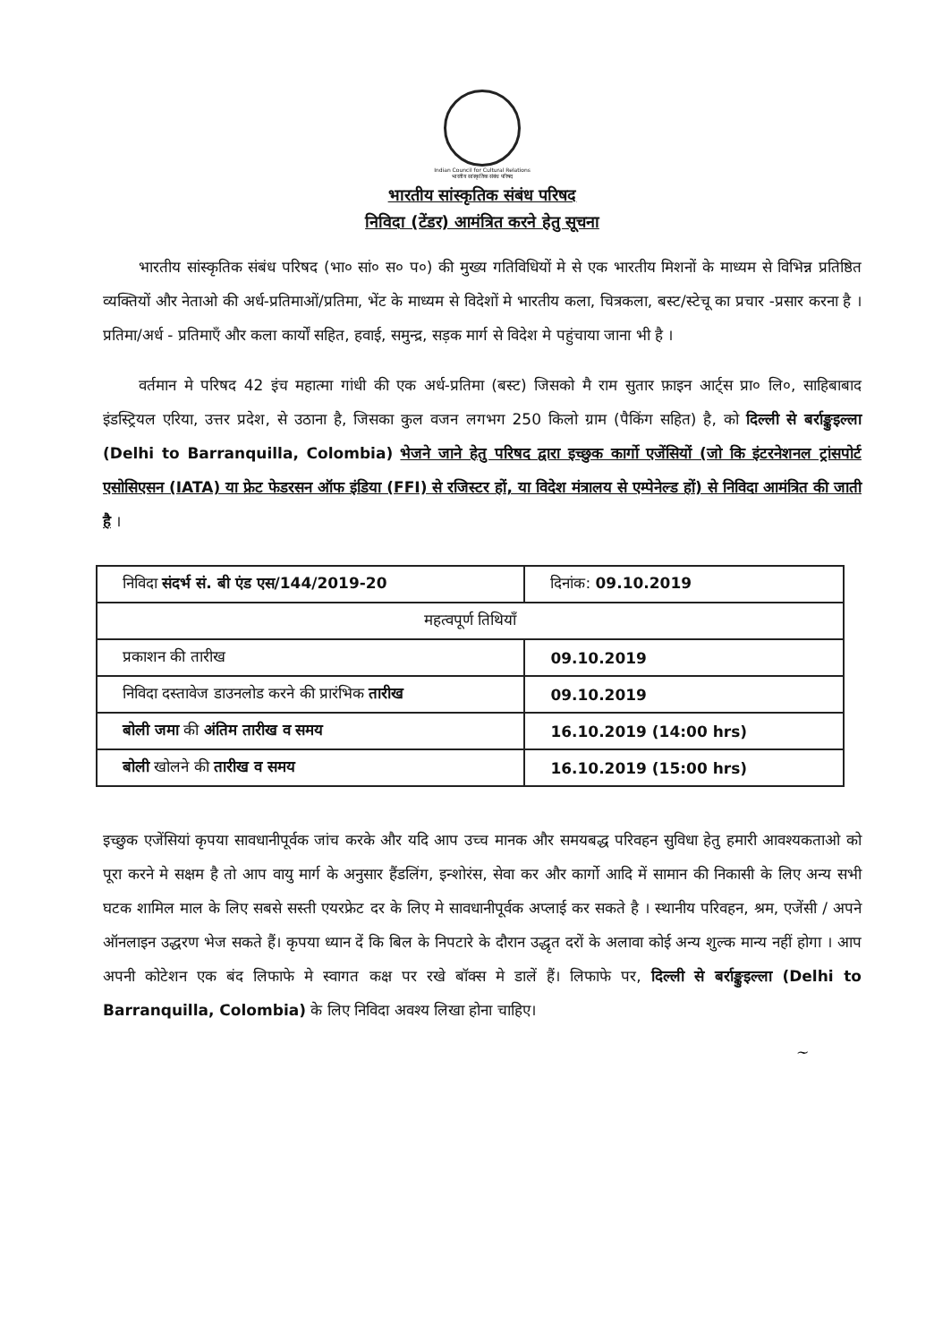Indian Council for Cultural Relations
भारतीय सांस्कृतिक संबंध परिषद
भारतीय सांस्कृतिक संबंध परिषद
निविदा (टेंडर) आमंत्रित करने हेतु सूचना
भारतीय सांस्कृतिक संबंध परिषद (भा० सां० स० प०) की मुख्य गतिविधियों मे से एक भारतीय मिशनों के माध्यम से विभिन्न प्रतिष्ठित व्यक्तियों और नेताओ की अर्ध-प्रतिमाओं/प्रतिमा, भेंट के माध्यम से विदेशों मे भारतीय कला, चित्रकला, बस्ट/स्टेचू का प्रचार -प्रसार करना है । प्रतिमा/अर्ध - प्रतिमाएँ और कला कार्यों सहित, हवाई, समुन्द्र, सड़क मार्ग से विदेश मे पहुंचाया जाना भी है ।
वर्तमान मे परिषद 42 इंच महात्मा गांधी की एक अर्ध-प्रतिमा (बस्ट) जिसको मै राम सुतार फ़ाइन आर्ट्स प्रा० लि०, साहिबाबाद इंडस्ट्रियल एरिया, उत्तर प्रदेश, से उठाना है, जिसका कुल वजन लगभग 250 किलो ग्राम (पैकिंग सहित) है, को दिल्ली से बर्राङ्कुइल्ला (Delhi to Barranquilla, Colombia) भेजने जाने हेतु परिषद द्वारा इच्छुक कार्गो एजेंसियों (जो कि इंटरनेशनल ट्रांसपोर्ट एसोसिएसन (IATA) या फ्रेट फेडरसन ऑफ इंडिया (FFI) से रजिस्टर हों, या विदेश मंत्रालय से एम्पेनेल्ड हों) से निविदा आमंत्रित की जाती है ।
| निविदा संदर्भ सं. बी एंड एस/144/2019-20 | दिनांक: 09.10.2019 |
| महत्वपूर्ण तिथियाँ | |
| प्रकाशन की तारीख | 09.10.2019 |
| निविदा दस्तावेज डाउनलोड करने की प्रारंभिक तारीख | 09.10.2019 |
| बोली जमा की अंतिम तारीख व समय | 16.10.2019 (14:00 hrs) |
| बोली खोलने की तारीख व समय | 16.10.2019 (15:00 hrs) |
इच्छुक एजेंसियां कृपया सावधानीपूर्वक जांच करके और यदि आप उच्च मानक और समयबद्ध परिवहन सुविधा हेतु हमारी आवश्यकताओ को पूरा करने मे सक्षम है तो आप वायु मार्ग के अनुसार हैंडलिंग, इन्शोरंस, सेवा कर और कार्गो आदि में सामान की निकासी के लिए अन्य सभी घटक शामिल माल के लिए सबसे सस्ती एयरफ्रेट दर के लिए मे सावधानीपूर्वक अप्लाई कर सकते है । स्थानीय परिवहन, श्रम, एजेंसी / अपने ऑनलाइन उद्धरण भेज सकते हैं। कृपया ध्यान दें कि बिल के निपटारे के दौरान उद्धृत दरों के अलावा कोई अन्य शुल्क मान्य नहीं होगा । आप अपनी कोटेशन एक बंद लिफाफे मे स्वागत कक्ष पर रखे बॉक्स मे डालें हैं। लिफाफे पर, दिल्ली से बर्राङ्कुइल्ला (Delhi to Barranquilla, Colombia) के लिए निविदा अवश्य लिखा होना चाहिए।
~